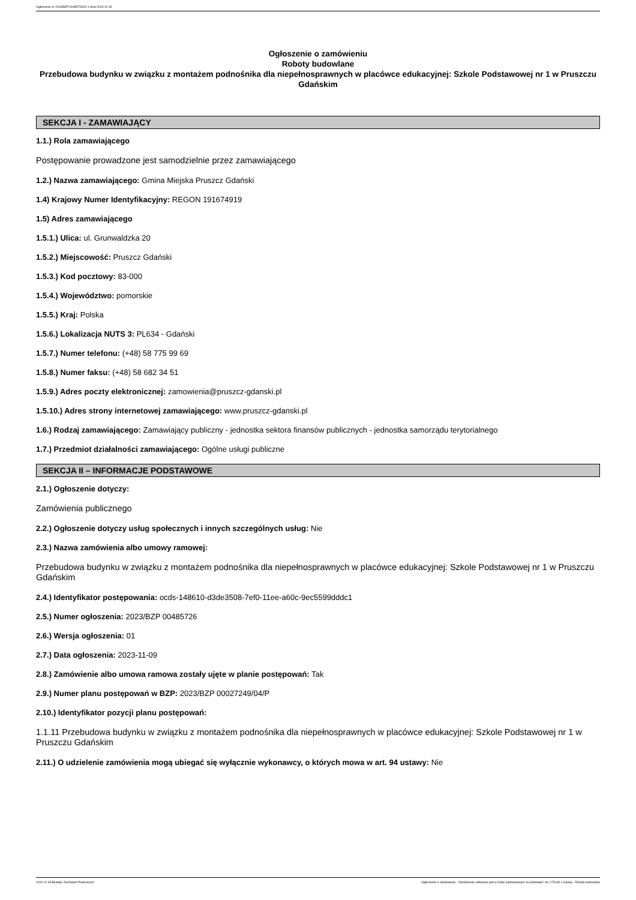Ogłoszenie nr 2023/BZP 00485726/01 z dnia 2023-11-09
Ogłoszenie o zamówieniu
Roboty budowlane
Przebudowa budynku w związku z montażem podnośnika dla niepełnosprawnych w placówce edukacyjnej: Szkole Podstawowej nr 1 w Pruszczu Gdańskim
SEKCJA I - ZAMAWIAJĄCY
1.1.) Rola zamawiającego
Postępowanie prowadzone jest samodzielnie przez zamawiającego
1.2.) Nazwa zamawiającego: Gmina Miejska Pruszcz Gdański
1.4) Krajowy Numer Identyfikacyjny: REGON 191674919
1.5) Adres zamawiającego
1.5.1.) Ulica: ul. Grunwaldzka 20
1.5.2.) Miejscowość: Pruszcz Gdański
1.5.3.) Kod pocztowy: 83-000
1.5.4.) Województwo: pomorskie
1.5.5.) Kraj: Polska
1.5.6.) Lokalizacja NUTS 3: PL634 - Gdański
1.5.7.) Numer telefonu: (+48) 58 775 99 69
1.5.8.) Numer faksu: (+48) 58 682 34 51
1.5.9.) Adres poczty elektronicznej: zamowienia@pruszcz-gdanski.pl
1.5.10.) Adres strony internetowej zamawiającego: www.pruszcz-gdanski.pl
1.6.) Rodzaj zamawiającego: Zamawiający publiczny - jednostka sektora finansów publicznych - jednostka samorządu terytorialnego
1.7.) Przedmiot działalności zamawiającego: Ogólne usługi publiczne
SEKCJA II – INFORMACJE PODSTAWOWE
2.1.) Ogłoszenie dotyczy:
Zamówienia publicznego
2.2.) Ogłoszenie dotyczy usług społecznych i innych szczególnych usług: Nie
2.3.) Nazwa zamówienia albo umowy ramowej:
Przebudowa budynku w związku z montażem podnośnika dla niepełnosprawnych w placówce edukacyjnej: Szkole Podstawowej nr 1 w Pruszczu Gdańskim
2.4.) Identyfikator postępowania: ocds-148610-d3de3508-7ef0-11ee-a60c-9ec5599dddc1
2.5.) Numer ogłoszenia: 2023/BZP 00485726
2.6.) Wersja ogłoszenia: 01
2.7.) Data ogłoszenia: 2023-11-09
2.8.) Zamówienie albo umowa ramowa zostały ujęte w planie postępowań: Tak
2.9.) Numer planu postępowań w BZP: 2023/BZP 00027249/04/P
2.10.) Identyfikator pozycji planu postępowań:
1.1.11 Przebudowa budynku w związku z montażem podnośnika dla niepełnosprawnych w placówce edukacyjnej: Szkole Podstawowej nr 1 w Pruszczu Gdańskim
2.11.) O udzielenie zamówienia mogą ubiegać się wyłącznie wykonawcy, o których mowa w art. 94 ustawy: Nie
2023-11-09 Biuletyn Zamówień Publicznych Ogłoszenie o zamówieniu - Zamówienie udzielane jest w trybie podstawowym na podstawie: art. 275 pkt 1 ustawy - Roboty budowlane